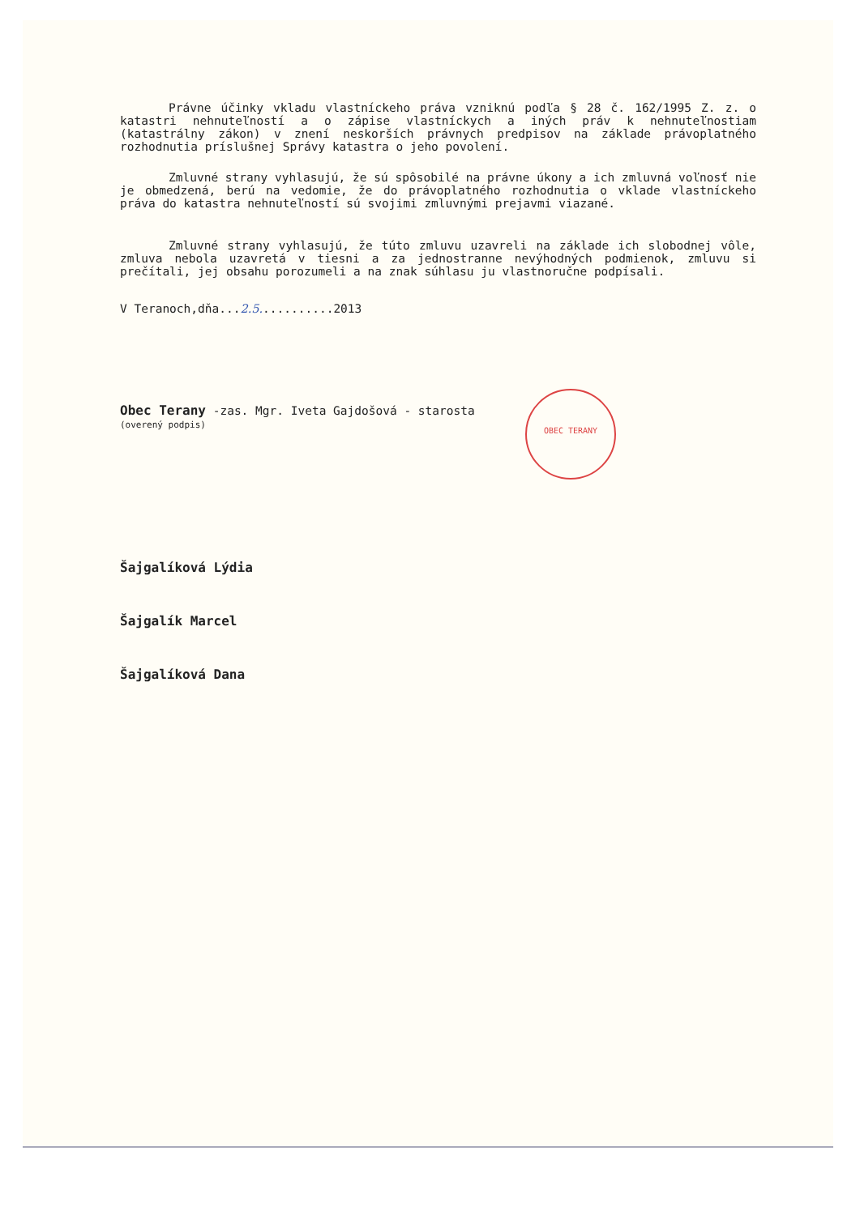OBEC TERANY
Právne účinky vkladu vlastníckeho práva vzniknú podľa § 28 č. 162/1995 Z. z. o katastri nehnuteľností a o zápise vlastníckych a iných práv k nehnuteľnostiam (katastrálny zákon) v znení neskorších právnych predpisov na základe právoplatného rozhodnutia príslušnej Správy katastra o jeho povolení.
Zmluvné strany vyhlasujú, že sú spôsobilé na právne úkony a ich zmluvná voľnosť nie je obmedzená, berú na vedomie, že do právoplatného rozhodnutia o vklade vlastníckeho práva do katastra nehnuteľností sú svojimi zmluvnými prejavmi viazané.
Zmluvné strany vyhlasujú, že túto zmluvu uzavreli na základe ich slobodnej vôle, zmluva nebola uzavretá v tiesni a za jednostranne nevýhodných podmienok, zmluvu si prečítali, jej obsahu porozumeli a na znak súhlasu ju vlastnoručne podpísali.
V Teranoch,dňa...2.5...........2013
Obec Terany -zas. Mgr. Iveta Gajdošová - starosta
(overený podpis)
Šajgalíková Lýdia
Šajgalík Marcel
Šajgalíková Dana